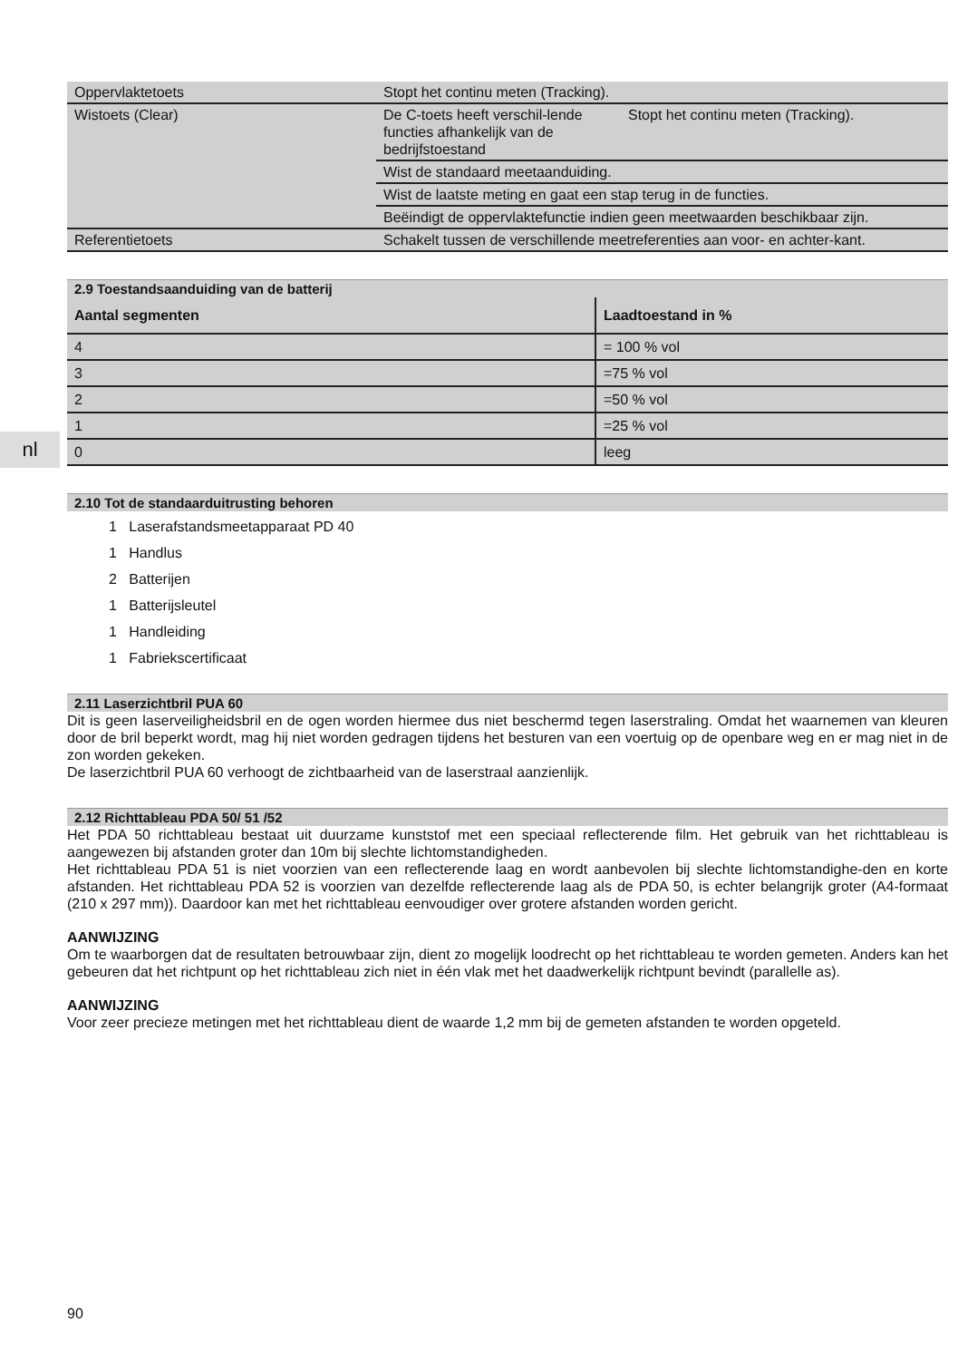nl
| Oppervlaktetoets | Stopt het continu meten (Tracking). | |
| Wistoets (Clear) | De C-toets heeft verschil-lende functies afhankelijk van de bedrijfstoestand | Stopt het continu meten (Tracking). |
| | Wist de standaard meetaanduiding. | |
| | Wist de laatste meting en gaat een stap terug in de functies. | |
| | Beëindigt de oppervlaktefunctie indien geen meetwaarden beschikbaar zijn. | |
| Referentietoets | Schakelt tussen de verschillende meetreferenties aan voor- en achter-kant. | |
2.9 Toestandsaanduiding van de batterij
| Aantal segmenten | Laadtoestand in % |
| --- | --- |
| 4 | = 100 % vol |
| 3 | =75 % vol |
| 2 | =50 % vol |
| 1 | =25 % vol |
| 0 | leeg |
2.10 Tot de standaarduitrusting behoren
1 Laserafstandsmeetapparaat PD 40
1 Handlus
2 Batterijen
1 Batterijsleutel
1 Handleiding
1 Fabriekscertificaat
2.11 Laserzichtbril PUA 60
Dit is geen laserveiligheidsbril en de ogen worden hiermee dus niet beschermd tegen laserstraling. Omdat het waarnemen van kleuren door de bril beperkt wordt, mag hij niet worden gedragen tijdens het besturen van een voertuig op de openbare weg en er mag niet in de zon worden gekeken.
De laserzichtbril PUA 60 verhoogt de zichtbaarheid van de laserstraal aanzienlijk.
2.12 Richttableau PDA 50/ 51 /52
Het PDA 50 richttableau bestaat uit duurzame kunststof met een speciaal reflecterende film. Het gebruik van het richttableau is aangewezen bij afstanden groter dan 10m bij slechte lichtomstandigheden.
Het richttableau PDA 51 is niet voorzien van een reflecterende laag en wordt aanbevolen bij slechte lichtomstandighe-den en korte afstanden. Het richttableau PDA 52 is voorzien van dezelfde reflecterende laag als de PDA 50, is echter belangrijk groter (A4-formaat (210 x 297 mm)). Daardoor kan met het richttableau eenvoudiger over grotere afstanden worden gericht.
AANWIJZING
Om te waarborgen dat de resultaten betrouwbaar zijn, dient zo mogelijk loodrecht op het richttableau te worden gemeten. Anders kan het gebeuren dat het richtpunt op het richttableau zich niet in één vlak met het daadwerkelijk richtpunt bevindt (parallelle as).
AANWIJZING
Voor zeer precieze metingen met het richttableau dient de waarde 1,2 mm bij de gemeten afstanden te worden opgeteld.
90